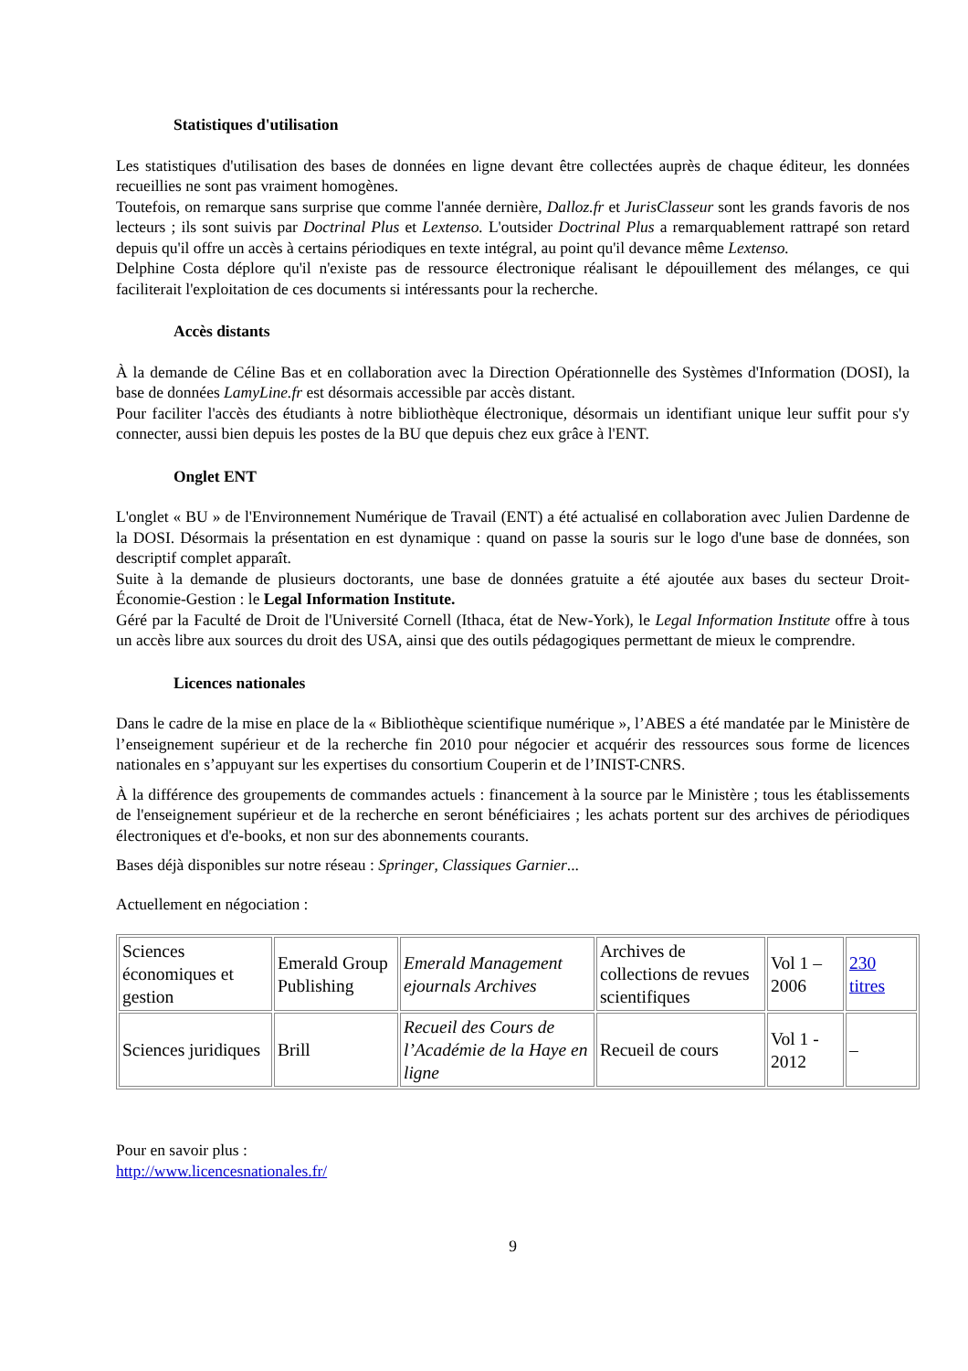Statistiques d'utilisation
Les statistiques d'utilisation des bases de données en ligne devant être collectées auprès de chaque éditeur, les données recueillies ne sont pas vraiment homogènes.
Toutefois, on remarque sans surprise que comme l'année dernière, Dalloz.fr et JurisClasseur sont les grands favoris de nos lecteurs ; ils sont suivis par Doctrinal Plus et Lextenso. L'outsider Doctrinal Plus a remarquablement rattrapé son retard depuis qu'il offre un accès à certains périodiques en texte intégral, au point qu'il devance même Lextenso.
Delphine Costa déplore qu'il n'existe pas de ressource électronique réalisant le dépouillement des mélanges, ce qui faciliterait l'exploitation de ces documents si intéressants pour la recherche.
Accès distants
À la demande de Céline Bas et en collaboration avec la Direction Opérationnelle des Systèmes d'Information (DOSI), la base de données LamyLine.fr est désormais accessible par accès distant.
Pour faciliter l'accès des étudiants à notre bibliothèque électronique, désormais un identifiant unique leur suffit pour s'y connecter, aussi bien depuis les postes de la BU que depuis chez eux grâce à l'ENT.
Onglet ENT
L'onglet « BU » de l'Environnement Numérique de Travail (ENT) a été actualisé en collaboration avec Julien Dardenne de la DOSI. Désormais la présentation en est dynamique : quand on passe la souris sur le logo d'une base de données, son descriptif complet apparaît.
Suite à la demande de plusieurs doctorants, une base de données gratuite a été ajoutée aux bases du secteur Droit-Économie-Gestion : le Legal Information Institute.
Géré par la Faculté de Droit de l'Université Cornell (Ithaca, état de New-York), le Legal Information Institute offre à tous un accès libre aux sources du droit des USA, ainsi que des outils pédagogiques permettant de mieux le comprendre.
Licences nationales
Dans le cadre de la mise en place de la « Bibliothèque scientifique numérique », l’ABES a été mandatée par le Ministère de l’enseignement supérieur et de la recherche fin 2010 pour négocier et acquérir des ressources sous forme de licences nationales en s’appuyant sur les expertises du consortium Couperin et de l’INIST-CNRS.
À la différence des groupements de commandes actuels : financement à la source par le Ministère ; tous les établissements de l'enseignement supérieur et de la recherche en seront bénéficiaires ; les achats portent sur des archives de périodiques électroniques et d'e-books, et non sur des abonnements courants.
Bases déjà disponibles sur notre réseau : Springer, Classiques Garnier...
Actuellement en négociation :
| Sciences économiques et gestion | Emerald Group Publishing | Emerald Management ejournals Archives | Archives de collections de revues scientifiques | Vol 1 – 2006 | 230 titres |
| Sciences juridiques | Brill | Recueil des Cours de l’Académie de la Haye en ligne | Recueil de cours | Vol 1 - 2012 | – |
Pour en savoir plus :
http://www.licencesnationales.fr/
9